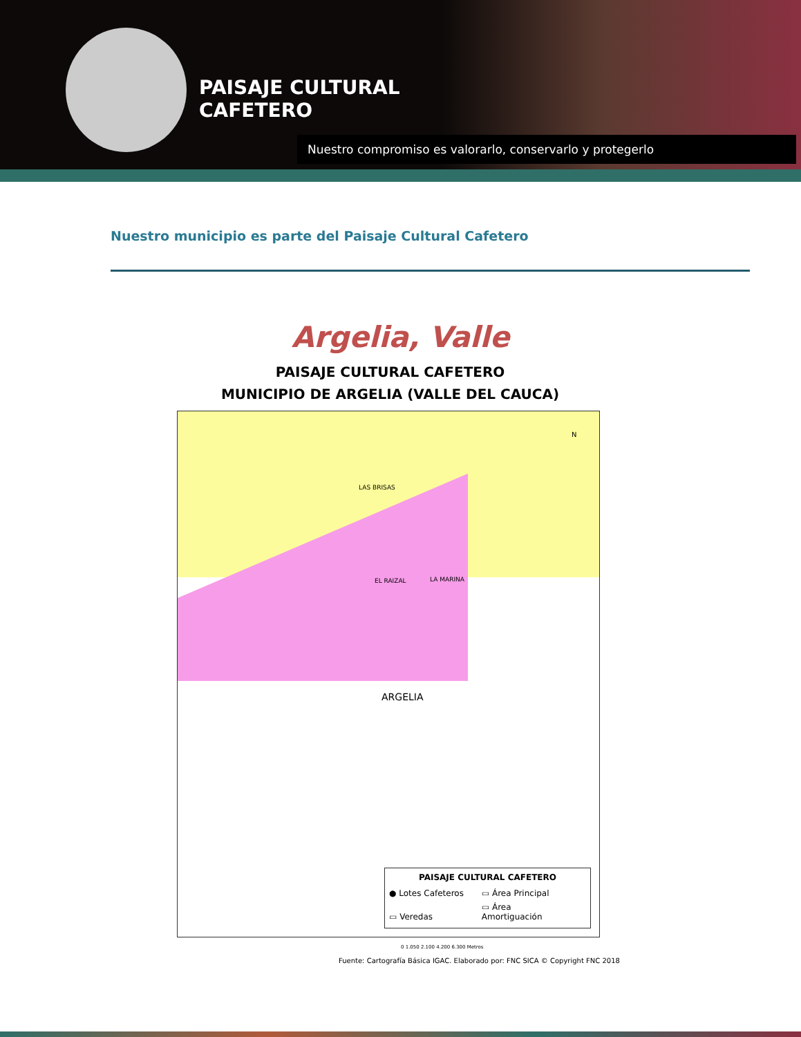PAISAJE CULTURAL
CAFETERO
Nuestro compromiso es valorarlo, conservarlo y protegerlo
Nuestro municipio es parte del Paisaje Cultural Cafetero
Argelia, Valle
PAISAJE CULTURAL CAFETERO
MUNICIPIO DE ARGELIA (VALLE DEL CAUCA)
N
LAS BRISAS
EL RAIZAL LA MARINA
ARGELIA
PAISAJE CULTURAL CAFETERO
● Lotes Cafeteros ▭ Área Principal
▭ Veredas ▭ Área Amortiguación
0 1.050 2.100 4.200 6.300 Metros
Fuente: Cartografía Básica IGAC. Elaborado por: FNC SICA © Copyright FNC 2018